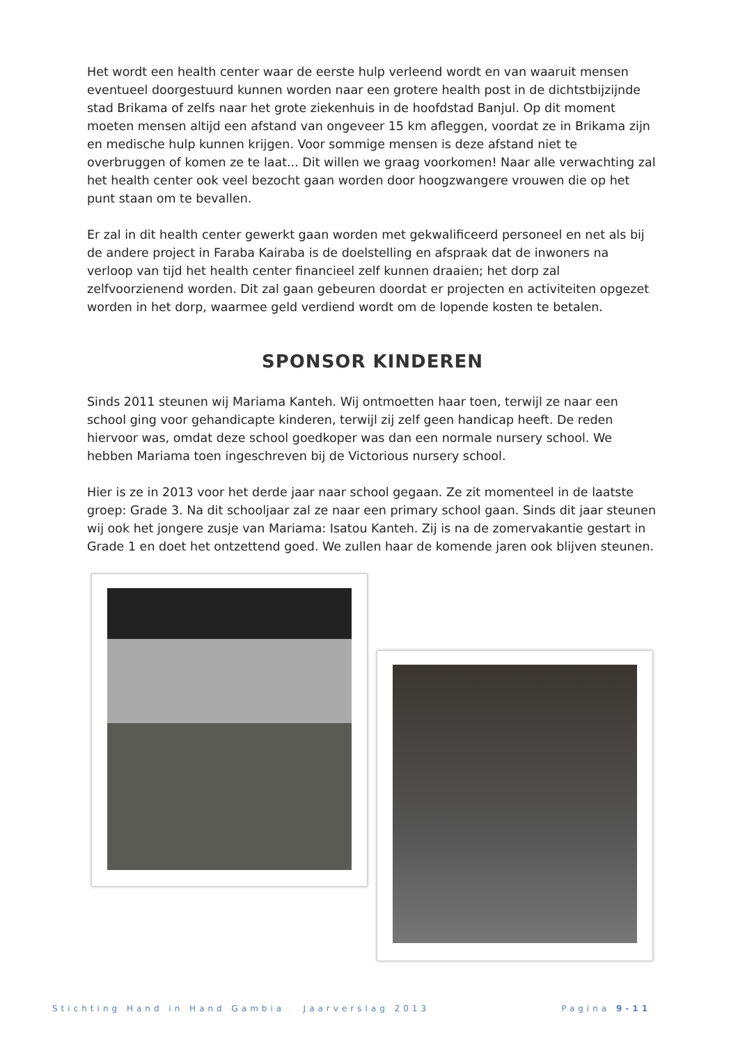Het wordt een health center waar de eerste hulp verleend wordt en van waaruit mensen eventueel doorgestuurd kunnen worden naar een grotere health post in de dichtstbijzijnde stad Brikama of zelfs naar het grote ziekenhuis in de hoofdstad Banjul. Op dit moment moeten mensen altijd een afstand van ongeveer 15 km afleggen, voordat ze in Brikama zijn en medische hulp kunnen krijgen. Voor sommige mensen is deze afstand niet te overbruggen of komen ze te laat... Dit willen we graag voorkomen! Naar alle verwachting zal het health center ook veel bezocht gaan worden door hoogzwangere vrouwen die op het punt staan om te bevallen.
Er zal in dit health center gewerkt gaan worden met gekwalificeerd personeel en net als bij de andere project in Faraba Kairaba is de doelstelling en afspraak dat de inwoners na verloop van tijd het health center financieel zelf kunnen draaien; het dorp zal zelfvoorzienend worden. Dit zal gaan gebeuren doordat er projecten en activiteiten opgezet worden in het dorp, waarmee geld verdiend wordt om de lopende kosten te betalen.
SPONSOR KINDEREN
Sinds 2011 steunen wij Mariama Kanteh. Wij ontmoetten haar toen, terwijl ze naar een school ging voor gehandicapte kinderen, terwijl zij zelf geen handicap heeft. De reden hiervoor was, omdat deze school goedkoper was dan een normale nursery school. We hebben Mariama toen ingeschreven bij de Victorious nursery school.
Hier is ze in 2013 voor het derde jaar naar school gegaan. Ze zit momenteel in de laatste groep: Grade 3. Na dit schooljaar zal ze naar een primary school gaan. Sinds dit jaar steunen wij ook het jongere zusje van Mariama: Isatou Kanteh. Zij is na de zomervakantie gestart in Grade 1 en doet het ontzettend goed. We zullen haar de komende jaren ook blijven steunen.
Stichting Hand in Hand Gambia Jaarverslag 2013 Pagina 9-11